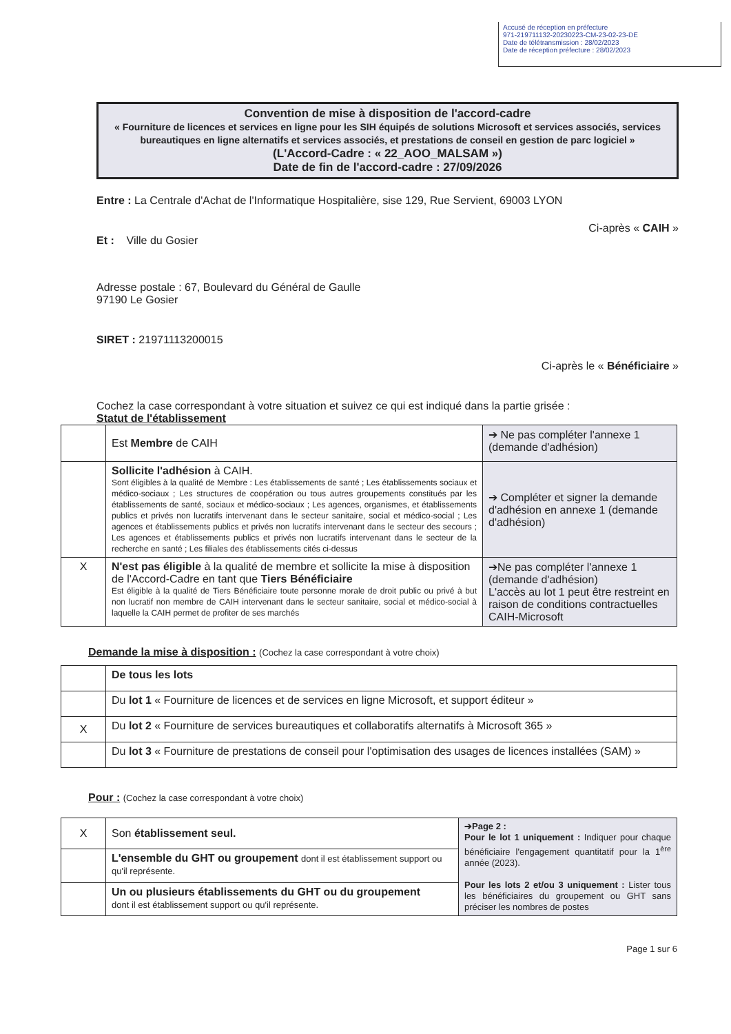Accusé de réception en préfecture
971-219711132-20230223-CM-23-02-23-DE
Date de télétransmission : 28/02/2023
Date de réception préfecture : 28/02/2023
Convention de mise à disposition de l'accord-cadre
« Fourniture de licences et services en ligne pour les SIH équipés de solutions Microsoft et services associés, services bureautiques en ligne alternatifs et services associés, et prestations de conseil en gestion de parc logiciel »
(L'Accord-Cadre : « 22_AOO_MALSAM »)
Date de fin de l'accord-cadre : 27/09/2026
Entre : La Centrale d'Achat de l'Informatique Hospitalière, sise 129, Rue Servient, 69003 LYON
Ci-après « CAIH »
Et : Ville du Gosier
Adresse postale : 67, Boulevard du Général de Gaulle
97190 Le Gosier
SIRET : 21971113200015
Ci-après le « Bénéficiaire »
Cochez la case correspondant à votre situation et suivez ce qui est indiqué dans la partie grisée :
Statut de l'établissement
| | Est Membre de CAIH | ➔ Ne pas compléter l'annexe 1 (demande d'adhésion) |
| | Sollicite l'adhésion à CAIH. Sont éligibles à la qualité de Membre : Les établissements de santé ; Les établissements sociaux et médico-sociaux ; Les structures de coopération ou tous autres groupements constitués par les établissements de santé, sociaux et médico-sociaux ; Les agences, organismes, et établissements publics et privés non lucratifs intervenant dans le secteur sanitaire, social et médico-social ; Les agences et établissements publics et privés non lucratifs intervenant dans le secteur des secours ; Les agences et établissements publics et privés non lucratifs intervenant dans le secteur de la recherche en santé ; Les filiales des établissements cités ci-dessus | ➔ Compléter et signer la demande d'adhésion en annexe 1 (demande d'adhésion) |
| X | N'est pas éligible à la qualité de membre et sollicite la mise à disposition de l'Accord-Cadre en tant que Tiers Bénéficiaire Est éligible à la qualité de Tiers Bénéficiaire toute personne morale de droit public ou privé à but non lucratif non membre de CAIH intervenant dans le secteur sanitaire, social et médico-social à laquelle la CAIH permet de profiter de ses marchés | ➔Ne pas compléter l'annexe 1 (demande d'adhésion) L'accès au lot 1 peut être restreint en raison de conditions contractuelles CAIH-Microsoft |
Demande la mise à disposition : (Cochez la case correspondant à votre choix)
| | De tous les lots |
| | Du lot 1 « Fourniture de licences et de services en ligne Microsoft, et support éditeur » |
| X | Du lot 2 « Fourniture de services bureautiques et collaboratifs alternatifs à Microsoft 365 » |
| | Du lot 3 « Fourniture de prestations de conseil pour l'optimisation des usages de licences installées (SAM) » |
Pour : (Cochez la case correspondant à votre choix)
| X | Son établissement seul. | ➔Page 2 : Pour le lot 1 uniquement : Indiquer pour chaque bénéficiaire l'engagement quantitatif pour la 1<sup>ère</sup> année (2023). Pour les lots 2 et/ou 3 uniquement : Lister tous les bénéficiaires du groupement ou GHT sans préciser les nombres de postes |
| | L'ensemble du GHT ou groupement dont il est établissement support ou qu'il représente. | |
| | Un ou plusieurs établissements du GHT ou du groupement dont il est établissement support ou qu'il représente. | |
Page 1 sur 6